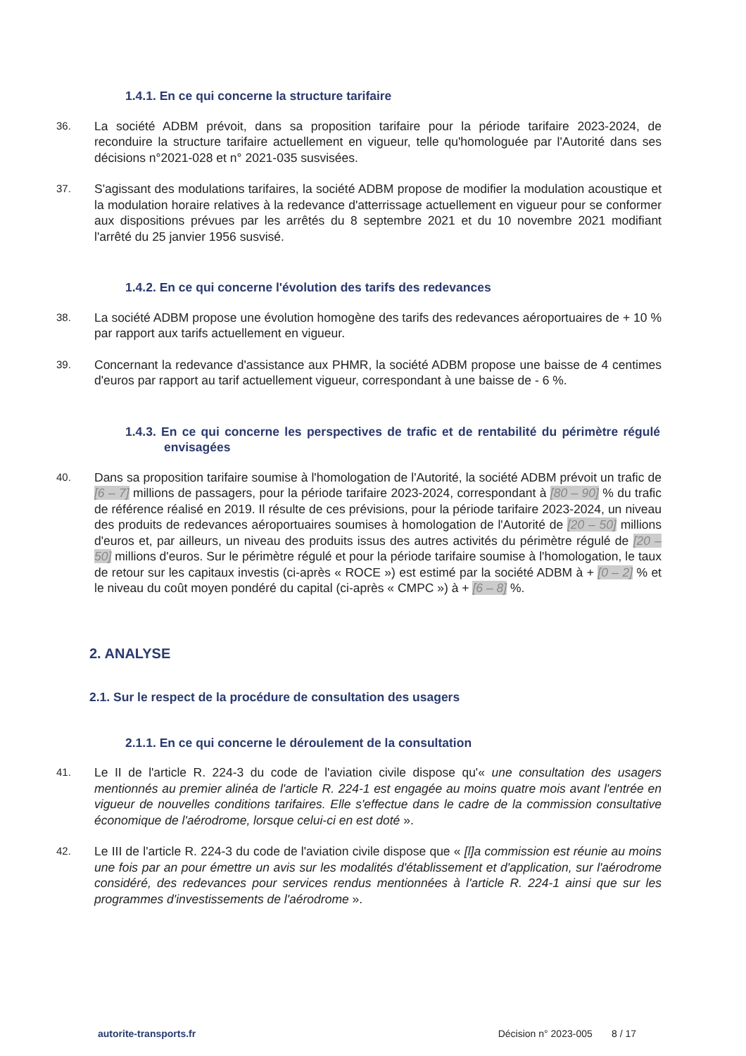1.4.1. En ce qui concerne la structure tarifaire
36.
La société ADBM prévoit, dans sa proposition tarifaire pour la période tarifaire 2023-2024, de reconduire la structure tarifaire actuellement en vigueur, telle qu'homologuée par l'Autorité dans ses décisions n°2021-028 et n° 2021-035 susvisées.
37.
S'agissant des modulations tarifaires, la société ADBM propose de modifier la modulation acoustique et la modulation horaire relatives à la redevance d'atterrissage actuellement en vigueur pour se conformer aux dispositions prévues par les arrêtés du 8 septembre 2021 et du 10 novembre 2021 modifiant l'arrêté du 25 janvier 1956 susvisé.
1.4.2. En ce qui concerne l'évolution des tarifs des redevances
38.
La société ADBM propose une évolution homogène des tarifs des redevances aéroportuaires de + 10 % par rapport aux tarifs actuellement en vigueur.
39.
Concernant la redevance d'assistance aux PHMR, la société ADBM propose une baisse de 4 centimes d'euros par rapport au tarif actuellement vigueur, correspondant à une baisse de - 6 %.
1.4.3. En ce qui concerne les perspectives de trafic et de rentabilité du périmètre régulé envisagées
40.
Dans sa proposition tarifaire soumise à l'homologation de l'Autorité, la société ADBM prévoit un trafic de [6 – 7] millions de passagers, pour la période tarifaire 2023-2024, correspondant à [80 – 90] % du trafic de référence réalisé en 2019. Il résulte de ces prévisions, pour la période tarifaire 2023-2024, un niveau des produits de redevances aéroportuaires soumises à homologation de l'Autorité de [20 – 50] millions d'euros et, par ailleurs, un niveau des produits issus des autres activités du périmètre régulé de [20 – 50] millions d'euros. Sur le périmètre régulé et pour la période tarifaire soumise à l'homologation, le taux de retour sur les capitaux investis (ci-après « ROCE ») est estimé par la société ADBM à + [0 – 2] % et le niveau du coût moyen pondéré du capital (ci-après « CMPC ») à + [6 – 8] %.
2. ANALYSE
2.1. Sur le respect de la procédure de consultation des usagers
2.1.1. En ce qui concerne le déroulement de la consultation
41.
Le II de l'article R. 224-3 du code de l'aviation civile dispose qu'« une consultation des usagers mentionnés au premier alinéa de l'article R. 224-1 est engagée au moins quatre mois avant l'entrée en vigueur de nouvelles conditions tarifaires. Elle s'effectue dans le cadre de la commission consultative économique de l'aérodrome, lorsque celui-ci en est doté ».
42.
Le III de l'article R. 224-3 du code de l'aviation civile dispose que « [l]a commission est réunie au moins une fois par an pour émettre un avis sur les modalités d'établissement et d'application, sur l'aérodrome considéré, des redevances pour services rendus mentionnées à l'article R. 224-1 ainsi que sur les programmes d'investissements de l'aérodrome ».
autorite-transports.fr Décision n° 2023-005 8 / 17